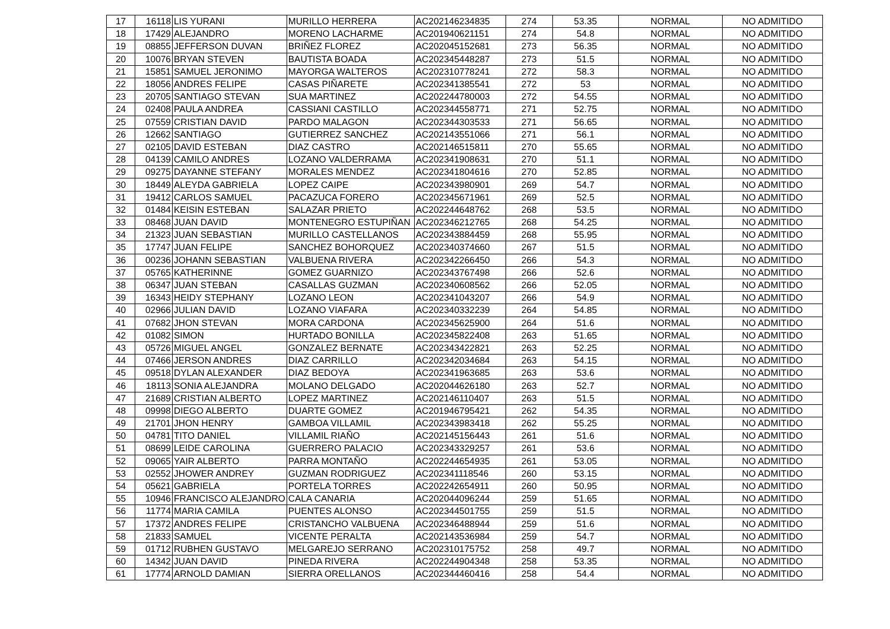| 17 | 16118 | LIS YURANI | MURILLO HERRERA | AC202146234835 | 274 | 53.35 | NORMAL | NO ADMITIDO |
| 18 | 17429 | ALEJANDRO | MORENO LACHARME | AC201940621151 | 274 | 54.8 | NORMAL | NO ADMITIDO |
| 19 | 08855 | JEFFERSON DUVAN | BRIÑEZ FLOREZ | AC202045152681 | 273 | 56.35 | NORMAL | NO ADMITIDO |
| 20 | 10076 | BRYAN STEVEN | BAUTISTA BOADA | AC202345448287 | 273 | 51.5 | NORMAL | NO ADMITIDO |
| 21 | 15851 | SAMUEL JERONIMO | MAYORGA WALTEROS | AC202310778241 | 272 | 58.3 | NORMAL | NO ADMITIDO |
| 22 | 18056 | ANDRES FELIPE | CASAS PIÑARETE | AC202341385541 | 272 | 53 | NORMAL | NO ADMITIDO |
| 23 | 20705 | SANTIAGO STEVAN | SUA MARTINEZ | AC202244780003 | 272 | 54.55 | NORMAL | NO ADMITIDO |
| 24 | 02408 | PAULA ANDREA | CASSIANI CASTILLO | AC202344558771 | 271 | 52.75 | NORMAL | NO ADMITIDO |
| 25 | 07559 | CRISTIAN DAVID | PARDO MALAGON | AC202344303533 | 271 | 56.65 | NORMAL | NO ADMITIDO |
| 26 | 12662 | SANTIAGO | GUTIERREZ SANCHEZ | AC202143551066 | 271 | 56.1 | NORMAL | NO ADMITIDO |
| 27 | 02105 | DAVID ESTEBAN | DIAZ CASTRO | AC202146515811 | 270 | 55.65 | NORMAL | NO ADMITIDO |
| 28 | 04139 | CAMILO ANDRES | LOZANO VALDERRAMA | AC202341908631 | 270 | 51.1 | NORMAL | NO ADMITIDO |
| 29 | 09275 | DAYANNE STEFANY | MORALES MENDEZ | AC202341804616 | 270 | 52.85 | NORMAL | NO ADMITIDO |
| 30 | 18449 | ALEYDA GABRIELA | LOPEZ CAIPE | AC202343980901 | 269 | 54.7 | NORMAL | NO ADMITIDO |
| 31 | 19412 | CARLOS SAMUEL | PACAZUCA FORERO | AC202345671961 | 269 | 52.5 | NORMAL | NO ADMITIDO |
| 32 | 01484 | KEISIN ESTEBAN | SALAZAR PRIETO | AC202244648762 | 268 | 53.5 | NORMAL | NO ADMITIDO |
| 33 | 08468 | JUAN DAVID | MONTENEGRO ESTUPIÑAN | AC202346212765 | 268 | 54.25 | NORMAL | NO ADMITIDO |
| 34 | 21323 | JUAN SEBASTIAN | MURILLO CASTELLANOS | AC202343884459 | 268 | 55.95 | NORMAL | NO ADMITIDO |
| 35 | 17747 | JUAN FELIPE | SANCHEZ BOHORQUEZ | AC202340374660 | 267 | 51.5 | NORMAL | NO ADMITIDO |
| 36 | 00236 | JOHANN SEBASTIAN | VALBUENA RIVERA | AC202342266450 | 266 | 54.3 | NORMAL | NO ADMITIDO |
| 37 | 05765 | KATHERINNE | GOMEZ GUARNIZO | AC202343767498 | 266 | 52.6 | NORMAL | NO ADMITIDO |
| 38 | 06347 | JUAN STEBAN | CASALLAS GUZMAN | AC202340608562 | 266 | 52.05 | NORMAL | NO ADMITIDO |
| 39 | 16343 | HEIDY STEPHANY | LOZANO LEON | AC202341043207 | 266 | 54.9 | NORMAL | NO ADMITIDO |
| 40 | 02966 | JULIAN DAVID | LOZANO VIAFARA | AC202340332239 | 264 | 54.85 | NORMAL | NO ADMITIDO |
| 41 | 07682 | JHON STEVAN | MORA CARDONA | AC202345625900 | 264 | 51.6 | NORMAL | NO ADMITIDO |
| 42 | 01082 | SIMON | HURTADO BONILLA | AC202345822408 | 263 | 51.65 | NORMAL | NO ADMITIDO |
| 43 | 05726 | MIGUEL ANGEL | GONZALEZ BERNATE | AC202343422821 | 263 | 52.25 | NORMAL | NO ADMITIDO |
| 44 | 07466 | JERSON ANDRES | DIAZ CARRILLO | AC202342034684 | 263 | 54.15 | NORMAL | NO ADMITIDO |
| 45 | 09518 | DYLAN ALEXANDER | DIAZ BEDOYA | AC202341963685 | 263 | 53.6 | NORMAL | NO ADMITIDO |
| 46 | 18113 | SONIA ALEJANDRA | MOLANO DELGADO | AC202044626180 | 263 | 52.7 | NORMAL | NO ADMITIDO |
| 47 | 21689 | CRISTIAN ALBERTO | LOPEZ MARTINEZ | AC202146110407 | 263 | 51.5 | NORMAL | NO ADMITIDO |
| 48 | 09998 | DIEGO ALBERTO | DUARTE GOMEZ | AC201946795421 | 262 | 54.35 | NORMAL | NO ADMITIDO |
| 49 | 21701 | JHON HENRY | GAMBOA VILLAMIL | AC202343983418 | 262 | 55.25 | NORMAL | NO ADMITIDO |
| 50 | 04781 | TITO DANIEL | VILLAMIL RIAÑO | AC202145156443 | 261 | 51.6 | NORMAL | NO ADMITIDO |
| 51 | 08699 | LEIDE CAROLINA | GUERRERO PALACIO | AC202343329257 | 261 | 53.6 | NORMAL | NO ADMITIDO |
| 52 | 09065 | YAIR ALBERTO | PARRA MONTAÑO | AC202244654935 | 261 | 53.05 | NORMAL | NO ADMITIDO |
| 53 | 02552 | JHOWER ANDREY | GUZMAN RODRIGUEZ | AC202341118546 | 260 | 53.15 | NORMAL | NO ADMITIDO |
| 54 | 05621 | GABRIELA | PORTELA TORRES | AC202242654911 | 260 | 50.95 | NORMAL | NO ADMITIDO |
| 55 | 10946 | FRANCISCO ALEJANDRO | CALA CANARIA | AC202044096244 | 259 | 51.65 | NORMAL | NO ADMITIDO |
| 56 | 11774 | MARIA CAMILA | PUENTES ALONSO | AC202344501755 | 259 | 51.5 | NORMAL | NO ADMITIDO |
| 57 | 17372 | ANDRES FELIPE | CRISTANCHO VALBUENA | AC202346488944 | 259 | 51.6 | NORMAL | NO ADMITIDO |
| 58 | 21833 | SAMUEL | VICENTE PERALTA | AC202143536984 | 259 | 54.7 | NORMAL | NO ADMITIDO |
| 59 | 01712 | RUBHEN GUSTAVO | MELGAREJO SERRANO | AC202310175752 | 258 | 49.7 | NORMAL | NO ADMITIDO |
| 60 | 14342 | JUAN DAVID | PINEDA RIVERA | AC202244904348 | 258 | 53.35 | NORMAL | NO ADMITIDO |
| 61 | 17774 | ARNOLD DAMIAN | SIERRA ORELLANOS | AC202344460416 | 258 | 54.4 | NORMAL | NO ADMITIDO |